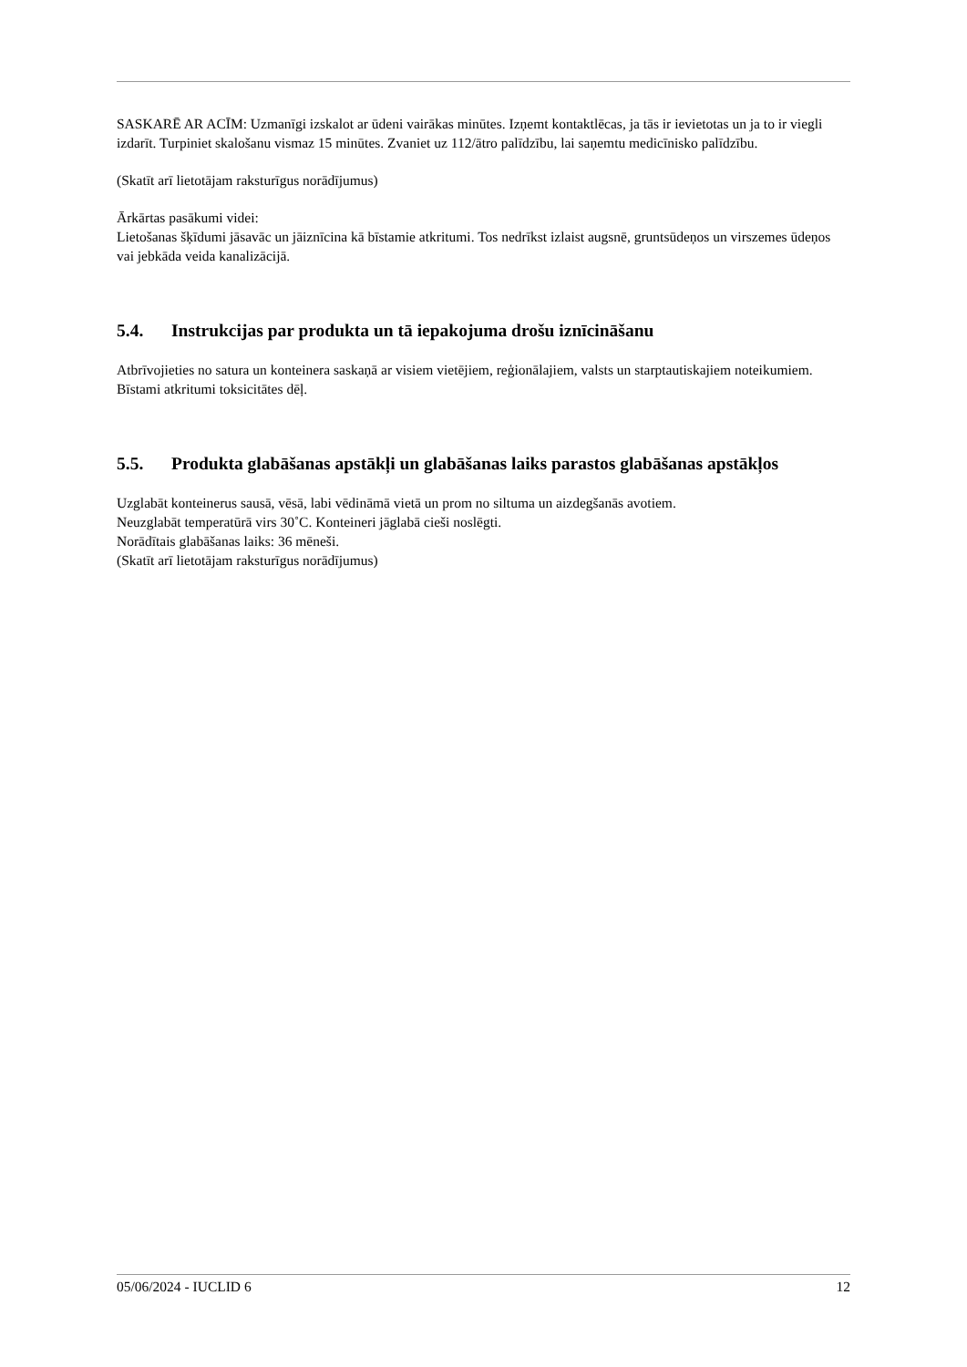SASKARĒ AR ACĪM: Uzmanīgi izskalot ar ūdeni vairākas minūtes. Izņemt kontaktlēcas, ja tās ir ievietotas un ja to ir viegli izdarīt. Turpiniet skalošanu vismaz 15 minūtes. Zvaniet uz 112/ātro palīdzību, lai saņemtu medicīnisko palīdzību.
(Skatīt arī lietotājam raksturīgus norādījumus)
Ārkārtas pasākumi videi:
Lietošanas šķīdumi jāsavāc un jāiznīcina kā bīstamie atkritumi. Tos nedrīkst izlaist augsnē, gruntsūdeņos un virszemes ūdeņos vai jebkāda veida kanalizācijā.
5.4. Instrukcijas par produkta un tā iepakojuma drošu iznīcināšanu
Atbrīvojieties no satura un konteinera saskaņā ar visiem vietējiem, reģionālajiem, valsts un starptautiskajiem noteikumiem. Bīstami atkritumi toksicitātes dēļ.
5.5. Produkta glabāšanas apstākļi un glabāšanas laiks parastos glabāšanas apstākļos
Uzglabāt konteinerus sausā, vēsā, labi vēdināmā vietā un prom no siltuma un aizdegšanās avotiem.
Neuzglabāt temperatūrā virs 30˚C. Konteineri jāglabā cieši noslēgti.
Norādītais glabāšanas laiks: 36 mēneši.
(Skatīt arī lietotājam raksturīgus norādījumus)
05/06/2024 - IUCLID 6 12